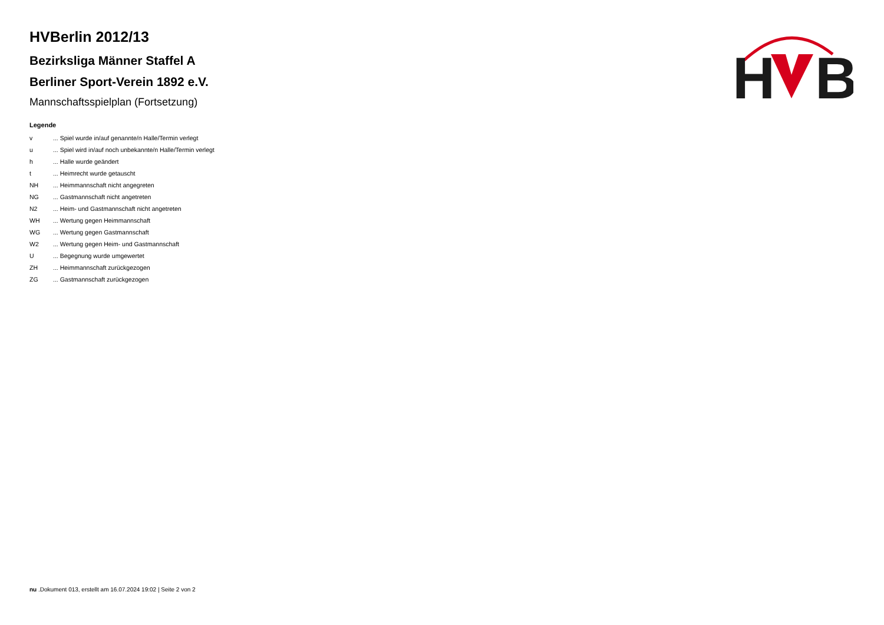H
B
HVBerlin 2012/13
Bezirksliga Männer Staffel A
Berliner Sport-Verein 1892 e.V.
Mannschaftsspielplan (Fortsetzung)
Legende
| v | ... Spiel wurde in/auf genannte/n Halle/Termin verlegt |
| u | ... Spiel wird in/auf noch unbekannte/n Halle/Termin verlegt |
| h | ... Halle wurde geändert |
| t | ... Heimrecht wurde getauscht |
| NH | ... Heimmannschaft nicht angegreten |
| NG | ... Gastmannschaft nicht angetreten |
| N2 | ... Heim- und Gastmannschaft nicht angetreten |
| WH | ... Wertung gegen Heimmannschaft |
| WG | ... Wertung gegen Gastmannschaft |
| W2 | ... Wertung gegen Heim- und Gastmannschaft |
| U | ... Begegnung wurde umgewertet |
| ZH | ... Heimmannschaft zurückgezogen |
| ZG | ... Gastmannschaft zurückgezogen |
nu .Dokument 013, erstellt am 16.07.2024 19:02 | Seite 2 von 2